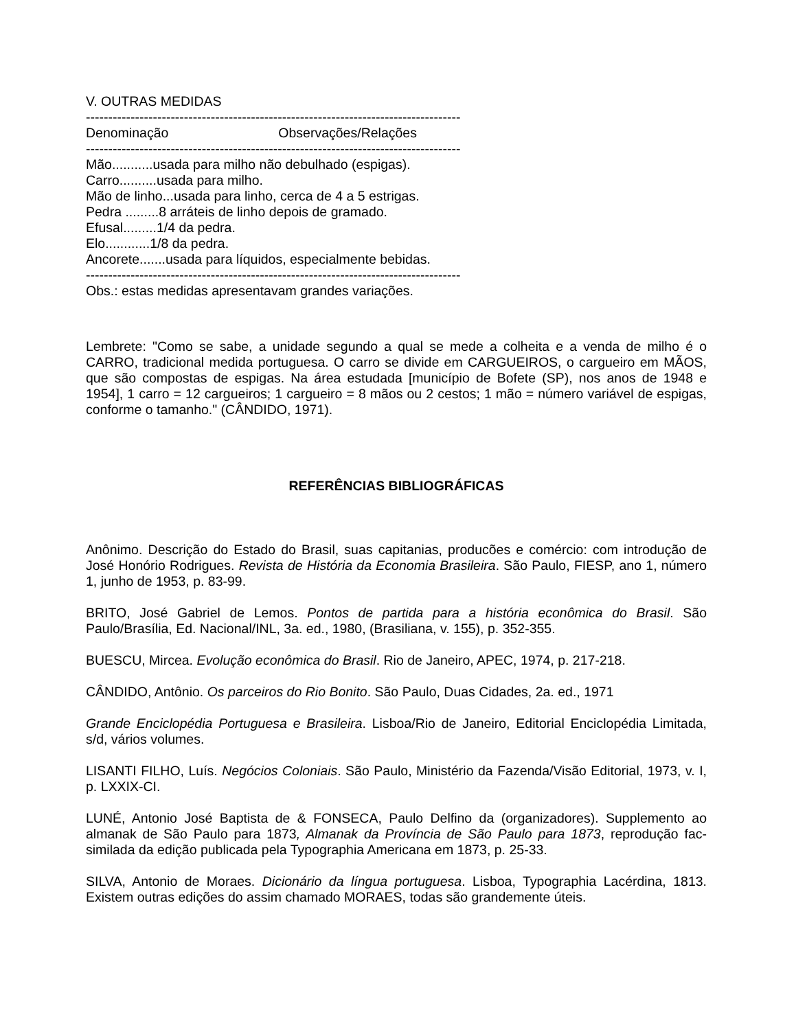V. OUTRAS MEDIDAS
------------------------------------------------------------------------------------------
Denominação Observações/Relações
------------------------------------------------------------------------------------------
Mão...........usada para milho não debulhado (espigas).
Carro..........usada para milho.
Mão de linho...usada para linho, cerca de 4 a 5 estrigas.
Pedra .........8 arráteis de linho depois de gramado.
Efusal.........1/4 da pedra.
Elo............1/8 da pedra.
Ancorete.......usada para líquidos, especialmente bebidas.
------------------------------------------------------------------------------------------
Obs.: estas medidas apresentavam grandes variações.
Lembrete: "Como se sabe, a unidade segundo a qual se mede a colheita e a venda de milho é o CARRO, tradicional medida portuguesa. O carro se divide em CARGUEIROS, o cargueiro em MÃOS, que são compostas de espigas. Na área estudada [município de Bofete (SP), nos anos de 1948 e 1954], 1 carro = 12 cargueiros; 1 cargueiro = 8 mãos ou 2 cestos; 1 mão = número variável de espigas, conforme o tamanho." (CÂNDIDO, 1971).
REFERÊNCIAS BIBLIOGRÁFICAS
Anônimo. Descrição do Estado do Brasil, suas capitanias, producões e comércio: com introdução de José Honório Rodrigues. Revista de História da Economia Brasileira. São Paulo, FIESP, ano 1, número 1, junho de 1953, p. 83-99.
BRITO, José Gabriel de Lemos. Pontos de partida para a história econômica do Brasil. São Paulo/Brasília, Ed. Nacional/INL, 3a. ed., 1980, (Brasiliana, v. 155), p. 352-355.
BUESCU, Mircea. Evolução econômica do Brasil. Rio de Janeiro, APEC, 1974, p. 217-218.
CÂNDIDO, Antônio. Os parceiros do Rio Bonito. São Paulo, Duas Cidades, 2a. ed., 1971
Grande Enciclopédia Portuguesa e Brasileira. Lisboa/Rio de Janeiro, Editorial Enciclopédia Limitada, s/d, vários volumes.
LISANTI FILHO, Luís. Negócios Coloniais. São Paulo, Ministério da Fazenda/Visão Editorial, 1973, v. I, p. LXXIX-CI.
LUNÉ, Antonio José Baptista de & FONSECA, Paulo Delfino da (organizadores). Supplemento ao almanak de São Paulo para 1873, Almanak da Província de São Paulo para 1873, reprodução fac-similada da edição publicada pela Typographia Americana em 1873, p. 25-33.
SILVA, Antonio de Moraes. Dicionário da língua portuguesa. Lisboa, Typographia Lacérdina, 1813. Existem outras edições do assim chamado MORAES, todas são grandemente úteis.